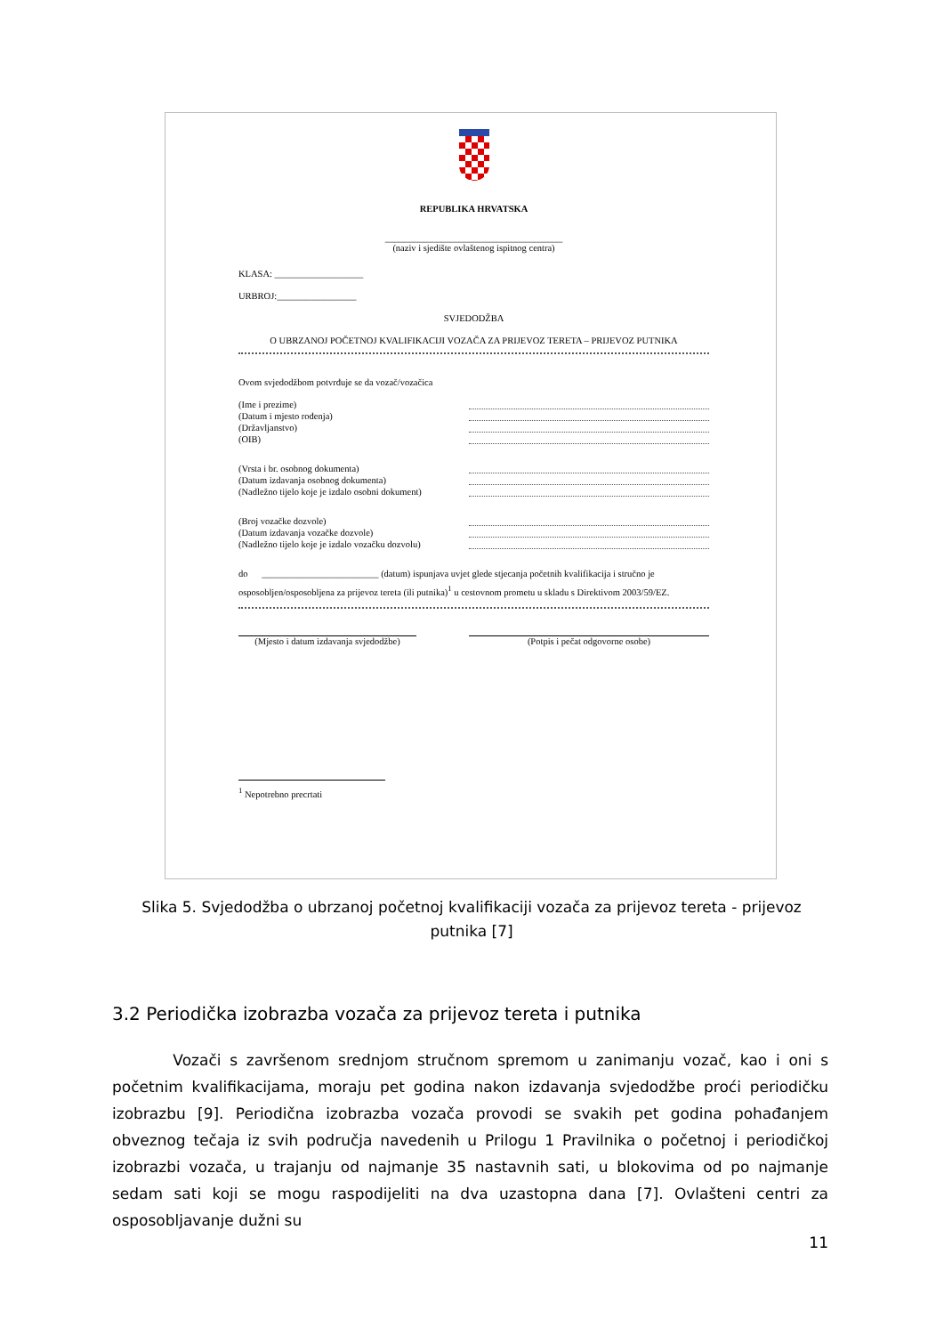REPUBLIKA HRVATSKA
______________________________________
(naziv i sjedište ovlaštenog ispitnog centra)
KLASA: ___________________
URBROJ:_________________
SVJEDODŽBA
O UBRZANOJ POČETNOJ KVALIFIKACIJI VOZAČA ZA PRIJEVOZ TERETA – PRIJEVOZ PUTNIKA
Ovom svjedodžbom potvrđuje se da vozač/vozačica
(Ime i prezime)
(Datum i mjesto rođenja)
(Državljanstvo)
(OIB)
(Vrsta i br. osobnog dokumenta)
(Datum izdavanja osobnog dokumenta)
(Nadležno tijelo koje je izdalo osobni dokument)
(Broj vozačke dozvole)
(Datum izdavanja vozačke dozvole)
(Nadležno tijelo koje je izdalo vozačku dozvolu)
do _________________________ (datum) ispunjava uvjet glede stjecanja početnih kvalifikacija i stručno je osposobljen/osposobljena za prijevoz tereta (ili putnika)<sup>1</sup> u cestovnom prometu u skladu s Direktivom 2003/59/EZ.
(Mjesto i datum izdavanja svjedodžbe) (Potpis i pečat odgovorne osobe)
<sup>1</sup> Nepotrebno precrtati
Slika 5. Svjedodžba o ubrzanoj početnoj kvalifikaciji vozača za prijevoz tereta - prijevoz putnika [7]
3.2 Periodička izobrazba vozača za prijevoz tereta i putnika
Vozači s završenom srednjom stručnom spremom u zanimanju vozač, kao i oni s početnim kvalifikacijama, moraju pet godina nakon izdavanja svjedodžbe proći periodičku izobrazbu [9]. Periodična izobrazba vozača provodi se svakih pet godina pohađanjem obveznog tečaja iz svih područja navedenih u Prilogu 1 Pravilnika o početnoj i periodičkoj izobrazbi vozača, u trajanju od najmanje 35 nastavnih sati, u blokovima od po najmanje sedam sati koji se mogu raspodijeliti na dva uzastopna dana [7]. Ovlašteni centri za osposobljavanje dužni su
11